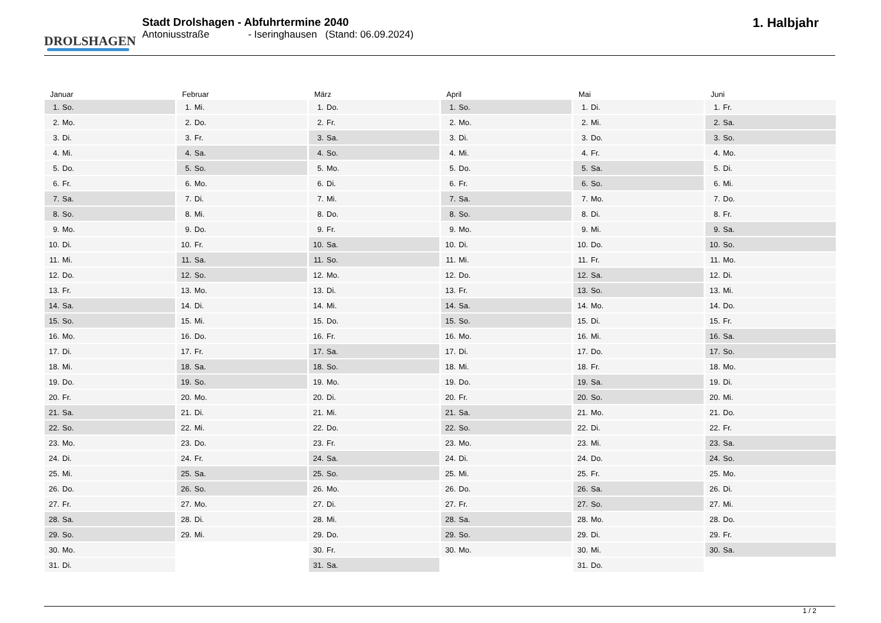DROLSHAGEN
Stadt Drolshagen - Abfuhrtermine 2040
Antoniusstraße - Iseringhausen (Stand: 06.09.2024)
1. Halbjahr
Januar
| 1. | So. |
| 2. | Mo. |
| 3. | Di. |
| 4. | Mi. |
| 5. | Do. |
| 6. | Fr. |
| 7. | Sa. |
| 8. | So. |
| 9. | Mo. |
| 10. | Di. |
| 11. | Mi. |
| 12. | Do. |
| 13. | Fr. |
| 14. | Sa. |
| 15. | So. |
| 16. | Mo. |
| 17. | Di. |
| 18. | Mi. |
| 19. | Do. |
| 20. | Fr. |
| 21. | Sa. |
| 22. | So. |
| 23. | Mo. |
| 24. | Di. |
| 25. | Mi. |
| 26. | Do. |
| 27. | Fr. |
| 28. | Sa. |
| 29. | So. |
| 30. | Mo. |
| 31. | Di. |
Februar
| 1. | Mi. |
| 2. | Do. |
| 3. | Fr. |
| 4. | Sa. |
| 5. | So. |
| 6. | Mo. |
| 7. | Di. |
| 8. | Mi. |
| 9. | Do. |
| 10. | Fr. |
| 11. | Sa. |
| 12. | So. |
| 13. | Mo. |
| 14. | Di. |
| 15. | Mi. |
| 16. | Do. |
| 17. | Fr. |
| 18. | Sa. |
| 19. | So. |
| 20. | Mo. |
| 21. | Di. |
| 22. | Mi. |
| 23. | Do. |
| 24. | Fr. |
| 25. | Sa. |
| 26. | So. |
| 27. | Mo. |
| 28. | Di. |
| 29. | Mi. |
März
| 1. | Do. |
| 2. | Fr. |
| 3. | Sa. |
| 4. | So. |
| 5. | Mo. |
| 6. | Di. |
| 7. | Mi. |
| 8. | Do. |
| 9. | Fr. |
| 10. | Sa. |
| 11. | So. |
| 12. | Mo. |
| 13. | Di. |
| 14. | Mi. |
| 15. | Do. |
| 16. | Fr. |
| 17. | Sa. |
| 18. | So. |
| 19. | Mo. |
| 20. | Di. |
| 21. | Mi. |
| 22. | Do. |
| 23. | Fr. |
| 24. | Sa. |
| 25. | So. |
| 26. | Mo. |
| 27. | Di. |
| 28. | Mi. |
| 29. | Do. |
| 30. | Fr. |
| 31. | Sa. |
April
| 1. | So. |
| 2. | Mo. |
| 3. | Di. |
| 4. | Mi. |
| 5. | Do. |
| 6. | Fr. |
| 7. | Sa. |
| 8. | So. |
| 9. | Mo. |
| 10. | Di. |
| 11. | Mi. |
| 12. | Do. |
| 13. | Fr. |
| 14. | Sa. |
| 15. | So. |
| 16. | Mo. |
| 17. | Di. |
| 18. | Mi. |
| 19. | Do. |
| 20. | Fr. |
| 21. | Sa. |
| 22. | So. |
| 23. | Mo. |
| 24. | Di. |
| 25. | Mi. |
| 26. | Do. |
| 27. | Fr. |
| 28. | Sa. |
| 29. | So. |
| 30. | Mo. |
Mai
| 1. | Di. |
| 2. | Mi. |
| 3. | Do. |
| 4. | Fr. |
| 5. | Sa. |
| 6. | So. |
| 7. | Mo. |
| 8. | Di. |
| 9. | Mi. |
| 10. | Do. |
| 11. | Fr. |
| 12. | Sa. |
| 13. | So. |
| 14. | Mo. |
| 15. | Di. |
| 16. | Mi. |
| 17. | Do. |
| 18. | Fr. |
| 19. | Sa. |
| 20. | So. |
| 21. | Mo. |
| 22. | Di. |
| 23. | Mi. |
| 24. | Do. |
| 25. | Fr. |
| 26. | Sa. |
| 27. | So. |
| 28. | Mo. |
| 29. | Di. |
| 30. | Mi. |
| 31. | Do. |
Juni
| 1. | Fr. |
| 2. | Sa. |
| 3. | So. |
| 4. | Mo. |
| 5. | Di. |
| 6. | Mi. |
| 7. | Do. |
| 8. | Fr. |
| 9. | Sa. |
| 10. | So. |
| 11. | Mo. |
| 12. | Di. |
| 13. | Mi. |
| 14. | Do. |
| 15. | Fr. |
| 16. | Sa. |
| 17. | So. |
| 18. | Mo. |
| 19. | Di. |
| 20. | Mi. |
| 21. | Do. |
| 22. | Fr. |
| 23. | Sa. |
| 24. | So. |
| 25. | Mo. |
| 26. | Di. |
| 27. | Mi. |
| 28. | Do. |
| 29. | Fr. |
| 30. | Sa. |
1 / 2